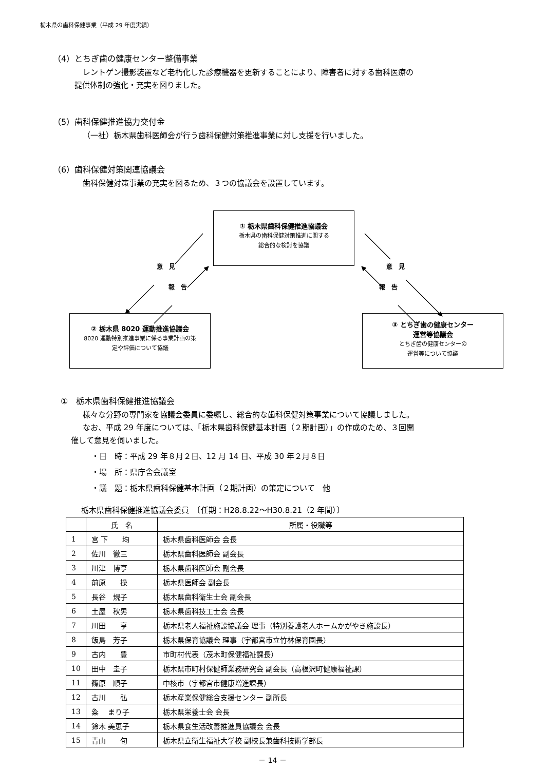栃木県の歯科保健事業（平成 29 年度実績）
（4）とちぎ歯の健康センター整備事業
レントゲン撮影装置など老朽化した診療機器を更新することにより、障害者に対する歯科医療の
提供体制の強化・充実を図りました。
（5）歯科保健推進協力交付金
（一社）栃木県歯科医師会が行う歯科保健対策推進事業に対し支援を行いました。
（6）歯科保健対策関連協議会
歯科保健対策事業の充実を図るため、３つの協議会を設置しています。
① 栃木県歯科保健推進協議会
栃木県の歯科保健対策推進に関する
総合的な検討を協議
意　見 意　見
報　告 報　告
② 栃木県 8020 運動推進協議会
8020 運動特別推進事業に係る事業計画の策
定や評価について協議
③ とちぎ歯の健康センター
運営等協議会
とちぎ歯の健康センターの
運営等について協議
①　栃木県歯科保健推進協議会
様々な分野の専門家を協議会委員に委嘱し、総合的な歯科保健対策事業について協議しました。
なお、平成 29 年度については、「栃木県歯科保健基本計画（２期計画）」の作成のため、３回開
催して意見を伺いました。
・日　時：平成 29 年８月２日、12 月 14 日、平成 30 年２月８日
・場　所：県庁舎会議室
・議　題：栃木県歯科保健基本計画（２期計画）の策定について　他
栃木県歯科保健推進協議会委員　〔任期：H28.8.22～H30.8.21（2 年間）〕
| | 氏 名 | 所属・役職等 |
| --- | --- | --- |
| 1 | 宮 下 均 | 栃木県歯科医師会 会長 |
| 2 | 佐川 徹三 | 栃木県歯科医師会 副会長 |
| 3 | 川津 博亨 | 栃木県歯科医師会 副会長 |
| 4 | 前原 操 | 栃木県医師会 副会長 |
| 5 | 長谷 規子 | 栃木県歯科衛生士会 副会長 |
| 6 | 土屋 秋男 | 栃木県歯科技工士会 会長 |
| 7 | 川田 亨 | 栃木県老人福祉施設協議会 理事（特別養護老人ホームかがやき施設長） |
| 8 | 飯島 芳子 | 栃木県保育協議会 理事（宇都宮市立竹林保育園長） |
| 9 | 古内 豊 | 市町村代表（茂木町保健福祉課長） |
| 10 | 田中 圭子 | 栃木県市町村保健師業務研究会 副会長（高根沢町健康福祉課） |
| 11 | 篠原 順子 | 中核市（宇都宮市健康増進課長） |
| 12 | 古川 弘 | 栃木産業保健総合支援センター 副所長 |
| 13 | 粂 まり子 | 栃木県栄養士会 会長 |
| 14 | 鈴木 美恵子 | 栃木県食生活改善推進員協議会 会長 |
| 15 | 青山 旬 | 栃木県立衛生福祉大学校 副校長兼歯科技術学部長 |
－ 14 －